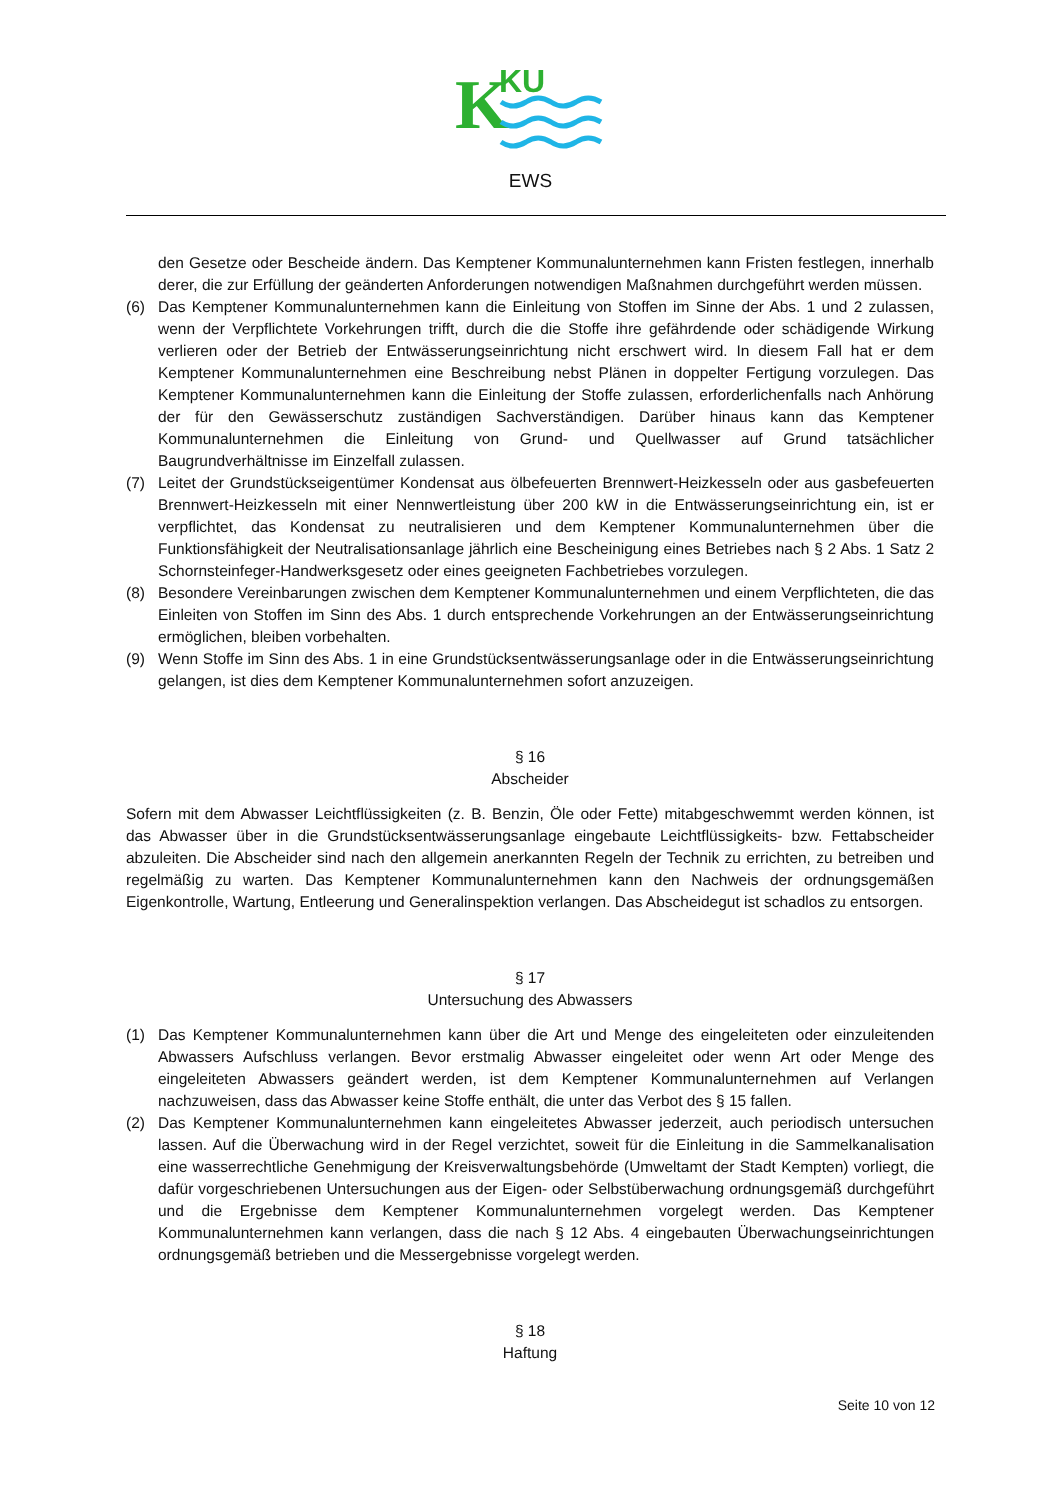K
KU
EWS
den Gesetze oder Bescheide ändern. Das Kemptener Kommunalunternehmen kann Fristen festlegen, innerhalb derer, die zur Erfüllung der geänderten Anforderungen notwendigen Maßnahmen durchgeführt werden müssen.
(6) Das Kemptener Kommunalunternehmen kann die Einleitung von Stoffen im Sinne der Abs. 1 und 2 zulassen, wenn der Verpflichtete Vorkehrungen trifft, durch die die Stoffe ihre gefährdende oder schädigende Wirkung verlieren oder der Betrieb der Entwässerungseinrichtung nicht erschwert wird. In diesem Fall hat er dem Kemptener Kommunalunternehmen eine Beschreibung nebst Plänen in doppelter Fertigung vorzulegen. Das Kemptener Kommunalunternehmen kann die Einleitung der Stoffe zulassen, erforderlichenfalls nach Anhörung der für den Gewässerschutz zuständigen Sachverständigen. Darüber hinaus kann das Kemptener Kommunalunternehmen die Einleitung von Grund- und Quellwasser auf Grund tatsächlicher Baugrundverhältnisse im Einzelfall zulassen.
(7) Leitet der Grundstückseigentümer Kondensat aus ölbefeuerten Brennwert-Heizkesseln oder aus gasbefeuerten Brennwert-Heizkesseln mit einer Nennwertleistung über 200 kW in die Entwässerungseinrichtung ein, ist er verpflichtet, das Kondensat zu neutralisieren und dem Kemptener Kommunalunternehmen über die Funktionsfähigkeit der Neutralisationsanlage jährlich eine Bescheinigung eines Betriebes nach § 2 Abs. 1 Satz 2 Schornsteinfeger-Handwerksgesetz oder eines geeigneten Fachbetriebes vorzulegen.
(8) Besondere Vereinbarungen zwischen dem Kemptener Kommunalunternehmen und einem Verpflichteten, die das Einleiten von Stoffen im Sinn des Abs. 1 durch entsprechende Vorkehrungen an der Entwässerungseinrichtung ermöglichen, bleiben vorbehalten.
(9) Wenn Stoffe im Sinn des Abs. 1 in eine Grundstücksentwässerungsanlage oder in die Entwässerungseinrichtung gelangen, ist dies dem Kemptener Kommunalunternehmen sofort anzuzeigen.
§ 16
Abscheider
Sofern mit dem Abwasser Leichtflüssigkeiten (z. B. Benzin, Öle oder Fette) mitabgeschwemmt werden können, ist das Abwasser über in die Grundstücksentwässerungsanlage eingebaute Leichtflüssigkeits- bzw. Fettabscheider abzuleiten. Die Abscheider sind nach den allgemein anerkannten Regeln der Technik zu errichten, zu betreiben und regelmäßig zu warten. Das Kemptener Kommunalunternehmen kann den Nachweis der ordnungsgemäßen Eigenkontrolle, Wartung, Entleerung und Generalinspektion verlangen. Das Abscheidegut ist schadlos zu entsorgen.
§ 17
Untersuchung des Abwassers
(1) Das Kemptener Kommunalunternehmen kann über die Art und Menge des eingeleiteten oder einzuleitenden Abwassers Aufschluss verlangen. Bevor erstmalig Abwasser eingeleitet oder wenn Art oder Menge des eingeleiteten Abwassers geändert werden, ist dem Kemptener Kommunalunternehmen auf Verlangen nachzuweisen, dass das Abwasser keine Stoffe enthält, die unter das Verbot des § 15 fallen.
(2) Das Kemptener Kommunalunternehmen kann eingeleitetes Abwasser jederzeit, auch periodisch untersuchen lassen. Auf die Überwachung wird in der Regel verzichtet, soweit für die Einleitung in die Sammelkanalisation eine wasserrechtliche Genehmigung der Kreisverwaltungsbehörde (Umweltamt der Stadt Kempten) vorliegt, die dafür vorgeschriebenen Untersuchungen aus der Eigen- oder Selbstüberwachung ordnungsgemäß durchgeführt und die Ergebnisse dem Kemptener Kommunalunternehmen vorgelegt werden. Das Kemptener Kommunalunternehmen kann verlangen, dass die nach § 12 Abs. 4 eingebauten Überwachungseinrichtungen ordnungsgemäß betrieben und die Messergebnisse vorgelegt werden.
§ 18
Haftung
Seite 10 von 12